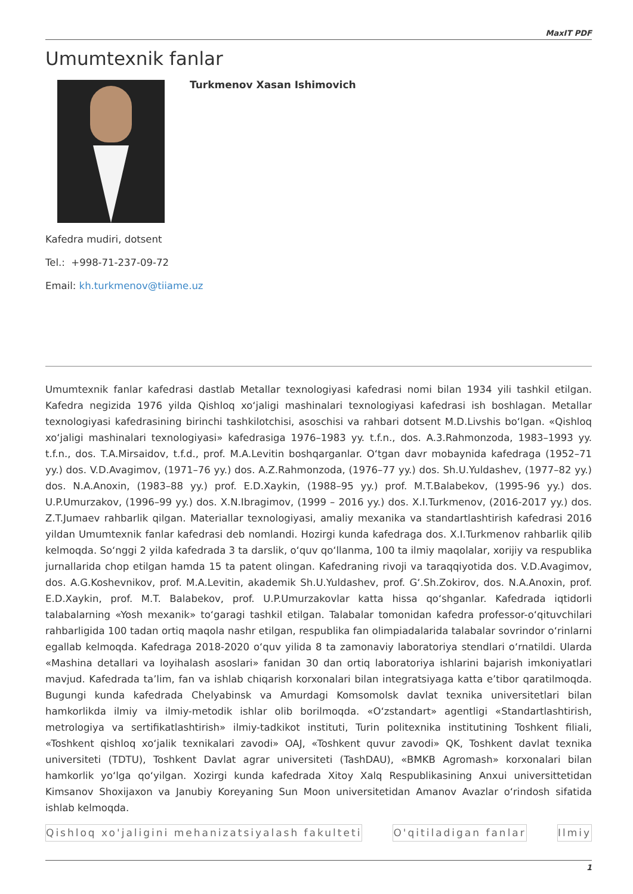MaxIT PDF
Umumtexnik fanlar
Turkmenov Xasan Ishimovich
Kafedra mudiri, dotsent
Tel.: +998-71-237-09-72
Email: kh.turkmenov@tiiame.uz
Umumtexnik fanlar kafedrasi dastlab Metallar texnologiyasi kafedrasi nomi bilan 1934 yili tashkil etilgan. Kafedra negizida 1976 yilda Qishloq xo‘jaligi mashinalari texnologiyasi kafedrasi ish boshlagan. Metallar texnologiyasi kafedrasining birinchi tashkilotchisi, asoschisi va rahbari dotsent M.D.Livshis bo‘lgan. «Qishloq xo‘jaligi mashinalari texnologiyasi» kafedrasiga 1976–1983 yy. t.f.n., dos. A.3.Rahmonzoda, 1983–1993 yy. t.f.n., dos. T.A.Mirsaidov, t.f.d., prof. M.A.Levitin boshqarganlar. O‘tgan davr mobaynida kafedraga (1952–71 yy.) dos. V.D.Avagimov, (1971–76 yy.) dos. A.Z.Rahmonzoda, (1976–77 yy.) dos. Sh.U.Yuldashev, (1977–82 yy.) dos. N.A.Anoxin, (1983–88 yy.) prof. E.D.Xaykin, (1988–95 yy.) prof. M.T.Balabekov, (1995-96 yy.) dos. U.P.Umurzakov, (1996–99 yy.) dos. X.N.Ibragimov, (1999 – 2016 yy.) dos. X.I.Turkmenov, (2016-2017 yy.) dos. Z.T.Jumaev rahbarlik qilgan. Materiallar texnologiyasi, amaliy mexanika va standartlashtirish kafedrasi 2016 yildan Umumtexnik fanlar kafedrasi deb nomlandi. Hozirgi kunda kafedraga dos. X.I.Turkmenov rahbarlik qilib kelmoqda. So‘nggi 2 yilda kafedrada 3 ta darslik, o‘quv qo‘llanma, 100 ta ilmiy maqolalar, xorijiy va respublika jurnallarida chop etilgan hamda 15 ta patent olingan. Kafedraning rivoji va taraqqiyotida dos. V.D.Avagimov, dos. A.G.Koshevnikov, prof. M.A.Levitin, akademik Sh.U.Yuldashev, prof. G‘.Sh.Zokirov, dos. N.A.Anoxin, prof. E.D.Xaykin, prof. M.T. Balabekov, prof. U.P.Umurzakovlar katta hissa qo‘shganlar. Kafedrada iqtidorli talabalarning «Yosh mexanik» to‘garagi tashkil etilgan. Talabalar tomonidan kafedra professor-o‘qituvchilari rahbarligida 100 tadan ortiq maqola nashr etilgan, respublika fan olimpiadalarida talabalar sovrindor o‘rinlarni egallab kelmoqda. Kafedraga 2018-2020 o‘quv yilida 8 ta zamonaviy laboratoriya stendlari o‘rnatildi. Ularda «Mashina detallari va loyihalash asoslari» fanidan 30 dan ortiq laboratoriya ishlarini bajarish imkoniyatlari mavjud. Kafedrada ta’lim, fan va ishlab chiqarish korxonalari bilan integratsiyaga katta e’tibor qaratilmoqda. Bugungi kunda kafedrada Chelyabinsk va Amurdagi Komsomolsk davlat texnika universitetlari bilan hamkorlikda ilmiy va ilmiy-metodik ishlar olib borilmoqda. «O‘zstandart» agentligi «Standartlashtirish, metrologiya va sertifikatlashtirish» ilmiy-tadkikot instituti, Turin politexnika institutining Toshkent filiali, «Toshkent qishloq xo‘jalik texnikalari zavodi» OAJ, «Toshkent quvur zavodi» QK, Toshkent davlat texnika universiteti (TDTU), Toshkent Davlat agrar universiteti (TashDAU), «BMKB Agromash» korxonalari bilan hamkorlik yo‘lga qo‘yilgan. Xozirgi kunda kafedrada Xitoy Xalq Respublikasining Anxui universittetidan Kimsanov Shoxijaxon va Janubiy Koreyaning Sun Moon universitetidan Amanov Avazlar o‘rindosh sifatida ishlab kelmoqda.
Qishloq xo'jaligini mehanizatsiyalash fakulteti O'qitiladigan fanlar Ilmiy
1